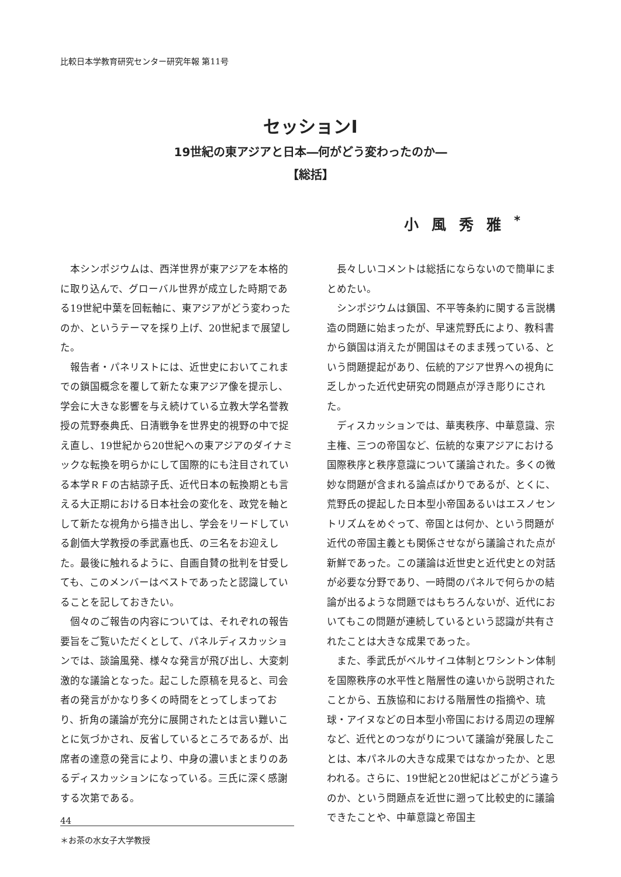比較日本学教育研究センター研究年報 第11号
セッションⅠ
19世紀の東アジアと日本―何がどう変わったのか―
【総括】
小風秀雅<sup>*</sup>
本シンポジウムは、西洋世界が東アジアを本格的に取り込んで、グローバル世界が成立した時期である19世紀中葉を回転軸に、東アジアがどう変わったのか、というテーマを採り上げ、20世紀まで展望した。
報告者・パネリストには、近世史においてこれまでの鎖国概念を覆して新たな東アジア像を提示し、学会に大きな影響を与え続けている立教大学名誉教授の荒野泰典氏、日清戦争を世界史的視野の中で捉え直し、19世紀から20世紀への東アジアのダイナミックな転換を明らかにして国際的にも注目されている本学ＲＦの古結諒子氏、近代日本の転換期とも言える大正期における日本社会の変化を、政党を軸として新たな視角から描き出し、学会をリードしている創価大学教授の季武嘉也氏、の三名をお迎えした。最後に触れるように、自画自賛の批判を甘受しても、このメンバーはベストであったと認識していることを記しておきたい。
個々のご報告の内容については、それぞれの報告要旨をご覧いただくとして、パネルディスカッションでは、談論風発、様々な発言が飛び出し、大変刺激的な議論となった。起こした原稿を見ると、司会者の発言がかなり多くの時間をとってしまっており、折角の議論が充分に展開されたとは言い難いことに気づかされ、反省しているところであるが、出席者の達意の発言により、中身の濃いまとまりのあるディスカッションになっている。三氏に深く感謝する次第である。
＊お茶の水女子大学教授
長々しいコメントは総括にならないので簡単にまとめたい。
シンポジウムは鎖国、不平等条約に関する言説構造の問題に始まったが、早速荒野氏により、教科書から鎖国は消えたが開国はそのまま残っている、という問題提起があり、伝統的アジア世界への視角に乏しかった近代史研究の問題点が浮き彫りにされた。
ディスカッションでは、華夷秩序、中華意識、宗主権、三つの帝国など、伝統的な東アジアにおける国際秩序と秩序意識について議論された。多くの微妙な問題が含まれる論点ばかりであるが、とくに、荒野氏の提起した日本型小帝国あるいはエスノセントリズムをめぐって、帝国とは何か、という問題が近代の帝国主義とも関係させながら議論された点が新鮮であった。この議論は近世史と近代史との対話が必要な分野であり、一時間のパネルで何らかの結論が出るような問題ではもちろんないが、近代においてもこの問題が連続しているという認識が共有されたことは大きな成果であった。
また、季武氏がベルサイユ体制とワシントン体制を国際秩序の水平性と階層性の違いから説明されたことから、五族協和における階層性の指摘や、琉球・アイヌなどの日本型小帝国における周辺の理解など、近代とのつながりについて議論が発展したことは、本パネルの大きな成果ではなかったか、と思われる。さらに、19世紀と20世紀はどこがどう違うのか、という問題点を近世に遡って比較史的に議論できたことや、中華意識と帝国主
44